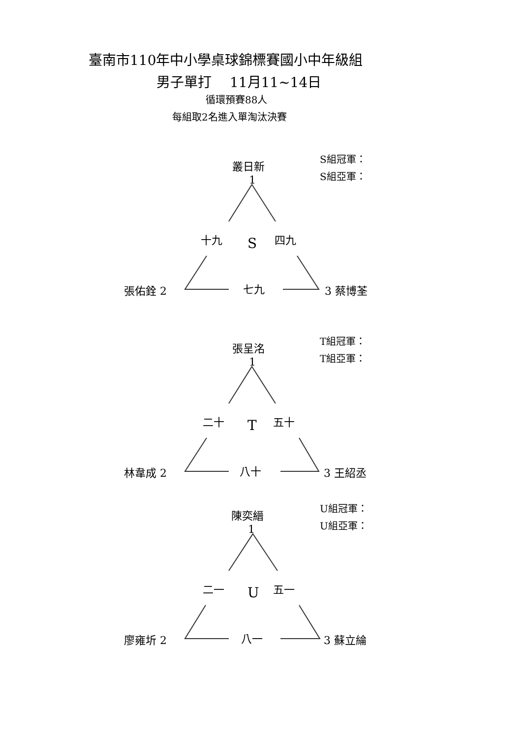臺南市110年中小學桌球錦標賽國小中年級組
男子單打　 11月11~14日
循環預賽88人
每組取2名進入單淘汰決賽
叢日新
1
S組冠軍：
S組亞軍：
十九 S 四九
張佑銓 2 七九 3 蔡博荃
張呈洺
1
T組冠軍：
T組亞軍：
二十 T 五十
林韋成 2 八十 3 王紹丞
陳奕縉
1
U組冠軍：
U組亞軍：
二一 U 五一
廖雍圻 2 八一 3 蘇立綸